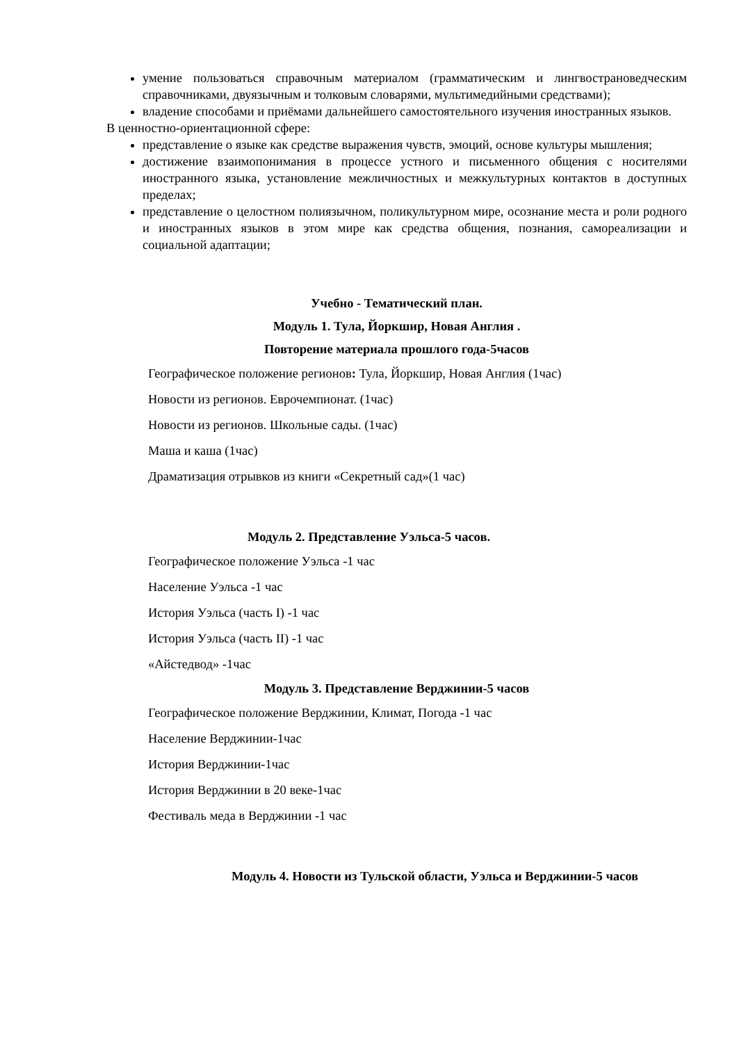умение пользоваться справочным материалом (грамматическим и лингвострановедческим справочниками, двуязычным и толковым словарями, мультимедийными средствами);
владение способами и приёмами дальнейшего самостоятельного изучения иностранных языков.
В ценностно-ориентационной сфере:
представление о языке как средстве выражения чувств, эмоций, основе культуры мышления;
достижение взаимопонимания в процессе устного и письменного общения с носителями иностранного языка, установление межличностных и межкультурных контактов в доступных пределах;
представление о целостном полиязычном, поликультурном мире, осознание места и роли родного и иностранных языков в этом мире как средства общения, познания, самореализации и социальной адаптации;
Учебно - Тематический план.
Модуль 1. Тула, Йоркшир, Новая Англия .
Повторение материала прошлого года-5часов
Географическое положение регионов: Тула, Йоркшир, Новая Англия (1час)
Новости из регионов. Еврочемпионат. (1час)
Новости из регионов. Школьные сады. (1час)
Маша и каша (1час)
Драматизация отрывков из книги «Секретный сад»(1 час)
Модуль 2. Представление Уэльса-5 часов.
Географическое положение Уэльса -1 час
Население Уэльса -1 час
История Уэльса (часть I) -1 час
История Уэльса (часть II) -1 час
«Айстедвод» -1час
Модуль 3. Представление Верджинии-5 часов
Географическое положение Верджинии, Климат, Погода -1 час
Население Верджинии-1час
История Верджинии-1час
История Верджинии в 20 веке-1час
Фестиваль меда в Верджинии -1 час
Модуль 4. Новости из Тульской области, Уэльса и Верджинии-5 часов